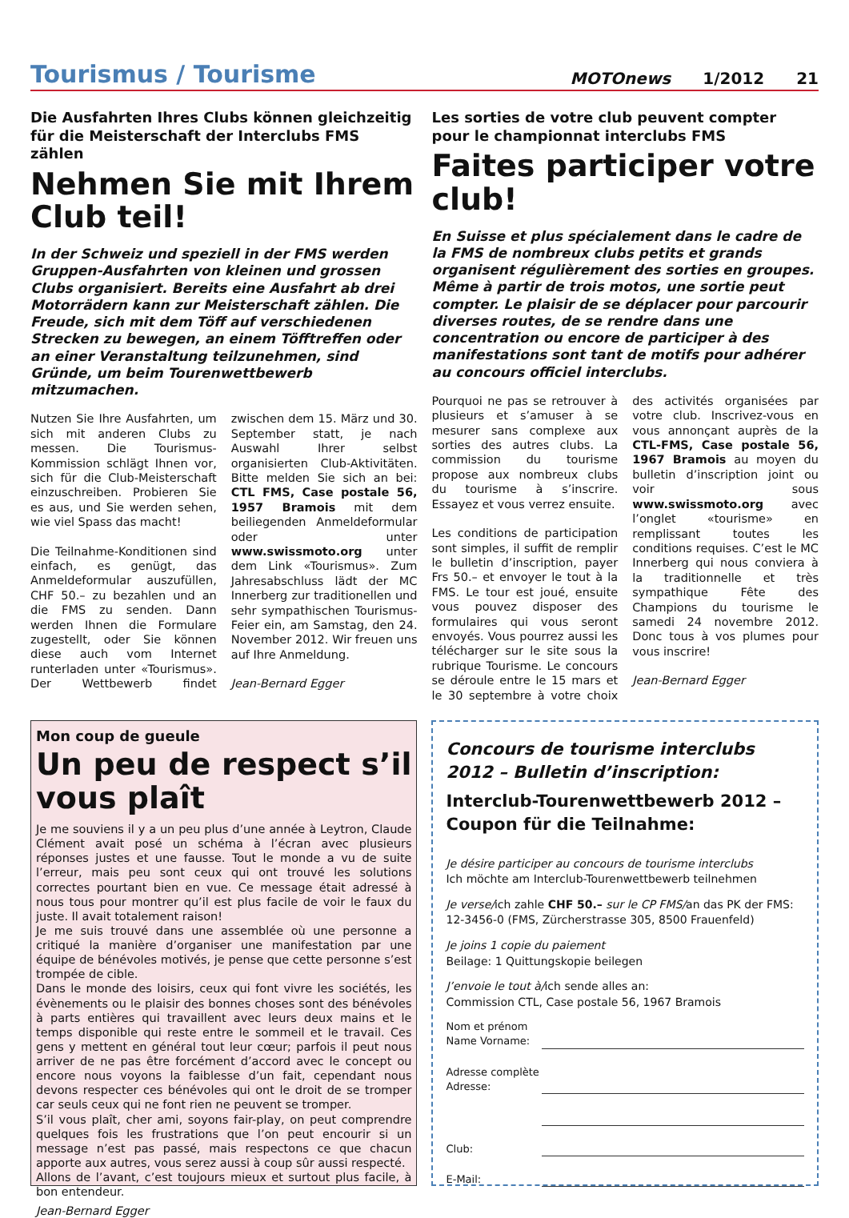Tourismus / Tourisme
MOTOnews 1/2012 21
Die Ausfahrten Ihres Clubs können gleichzeitig für die Meisterschaft der Interclubs FMS zählen
Nehmen Sie mit Ihrem Club teil!
In der Schweiz und speziell in der FMS werden Gruppen-Ausfahrten von kleinen und grossen Clubs organisiert. Bereits eine Ausfahrt ab drei Motorrädern kann zur Meisterschaft zählen. Die Freude, sich mit dem Töff auf verschiedenen Strecken zu bewegen, an einem Töfftreffen oder an einer Veranstaltung teilzunehmen, sind Gründe, um beim Tourenwettbewerb mitzumachen.
Nutzen Sie Ihre Ausfahrten, um sich mit anderen Clubs zu messen. Die Tourismus-Kommission schlägt Ihnen vor, sich für die Club-Meisterschaft einzuschreiben. Probieren Sie es aus, und Sie werden sehen, wie viel Spass das macht!
Die Teilnahme-Konditionen sind einfach, es genügt, das Anmeldeformular auszufüllen, CHF 50.– zu bezahlen und an die FMS zu senden. Dann werden Ihnen die Formulare zugestellt, oder Sie können diese auch vom Internet runterladen unter «Tourismus». Der Wettbewerb findet zwischen dem 15. März und 30. September statt, je nach Auswahl Ihrer selbst organisierten Club-Aktivitäten. Bitte melden Sie sich an bei: CTL FMS, Case postale 56, 1957 Bramois mit dem beiliegenden Anmeldeformular oder unter www.swissmoto.org unter dem Link «Tourismus». Zum Jahresabschluss lädt der MC Innerberg zur traditionellen und sehr sympathischen Tourismus-Feier ein, am Samstag, den 24. November 2012. Wir freuen uns auf Ihre Anmeldung.
Jean-Bernard Egger
Les sorties de votre club peuvent compter pour le championnat interclubs FMS
Faites participer votre club!
En Suisse et plus spécialement dans le cadre de la FMS de nombreux clubs petits et grands organisent régulièrement des sorties en groupes. Même à partir de trois motos, une sortie peut compter. Le plaisir de se déplacer pour parcourir diverses routes, de se rendre dans une concentration ou encore de participer à des manifestations sont tant de motifs pour adhérer au concours officiel interclubs.
Pourquoi ne pas se retrouver à plusieurs et s’amuser à se mesurer sans complexe aux sorties des autres clubs. La commission du tourisme propose aux nombreux clubs du tourisme à s’inscrire. Essayez et vous verrez ensuite.
Les conditions de participation sont simples, il suffit de remplir le bulletin d’inscription, payer Frs 50.– et envoyer le tout à la FMS. Le tour est joué, ensuite vous pouvez disposer des formulaires qui vous seront envoyés. Vous pourrez aussi les télécharger sur le site sous la rubrique Tourisme. Le concours se déroule entre le 15 mars et le 30 septembre à votre choix des activités organisées par votre club. Inscrivez-vous en vous annonçant auprès de la CTL-FMS, Case postale 56, 1967 Bramois au moyen du bulletin d’inscription joint ou voir sous www.swissmoto.org avec l’onglet «tourisme» en remplissant toutes les conditions requises. C’est le MC Innerberg qui nous conviera à la traditionnelle et très sympathique Fête des Champions du tourisme le samedi 24 novembre 2012. Donc tous à vos plumes pour vous inscrire!
Jean-Bernard Egger
Mon coup de gueule
Un peu de respect s’il vous plaît
Je me souviens il y a un peu plus d’une année à Leytron, Claude Clément avait posé un schéma à l’écran avec plusieurs réponses justes et une fausse. Tout le monde a vu de suite l’erreur, mais peu sont ceux qui ont trouvé les solutions correctes pourtant bien en vue. Ce message était adressé à nous tous pour montrer qu’il est plus facile de voir le faux du juste. Il avait totalement raison!
Je me suis trouvé dans une assemblée où une personne a critiqué la manière d’organiser une manifestation par une équipe de bénévoles motivés, je pense que cette personne s’est trompée de cible.
Dans le monde des loisirs, ceux qui font vivre les sociétés, les évènements ou le plaisir des bonnes choses sont des bénévoles à parts entières qui travaillent avec leurs deux mains et le temps disponible qui reste entre le sommeil et le travail. Ces gens y mettent en général tout leur cœur; parfois il peut nous arriver de ne pas être forcément d’accord avec le concept ou encore nous voyons la faiblesse d’un fait, cependant nous devons respecter ces bénévoles qui ont le droit de se tromper car seuls ceux qui ne font rien ne peuvent se tromper.
S’il vous plaît, cher ami, soyons fair-play, on peut comprendre quelques fois les frustrations que l’on peut encourir si un message n’est pas passé, mais respectons ce que chacun apporte aux autres, vous serez aussi à coup sûr aussi respecté.
Allons de l’avant, c’est toujours mieux et surtout plus facile, à bon entendeur.
Jean-Bernard Egger
Concours de tourisme interclubs 2012 – Bulletin d’inscription:
Interclub-Tourenwettbewerb 2012 – Coupon für die Teilnahme:
Je désire participer au concours de tourisme interclubs
Ich möchte am Interclub-Tourenwettbewerb teilnehmen
Je verse/ich zahle CHF 50.– sur le CP FMS/an das PK der FMS: 12-3456-0 (FMS, Zürcherstrasse 305, 8500 Frauenfeld)
Je joins 1 copie du paiement
Beilage: 1 Quittungskopie beilegen
J’envoie le tout à/ich sende alles an:
Commission CTL, Case postale 56, 1967 Bramois
Nom et prénom
Name Vorname:
Adresse complète
Adresse:
Club:
E-Mail: